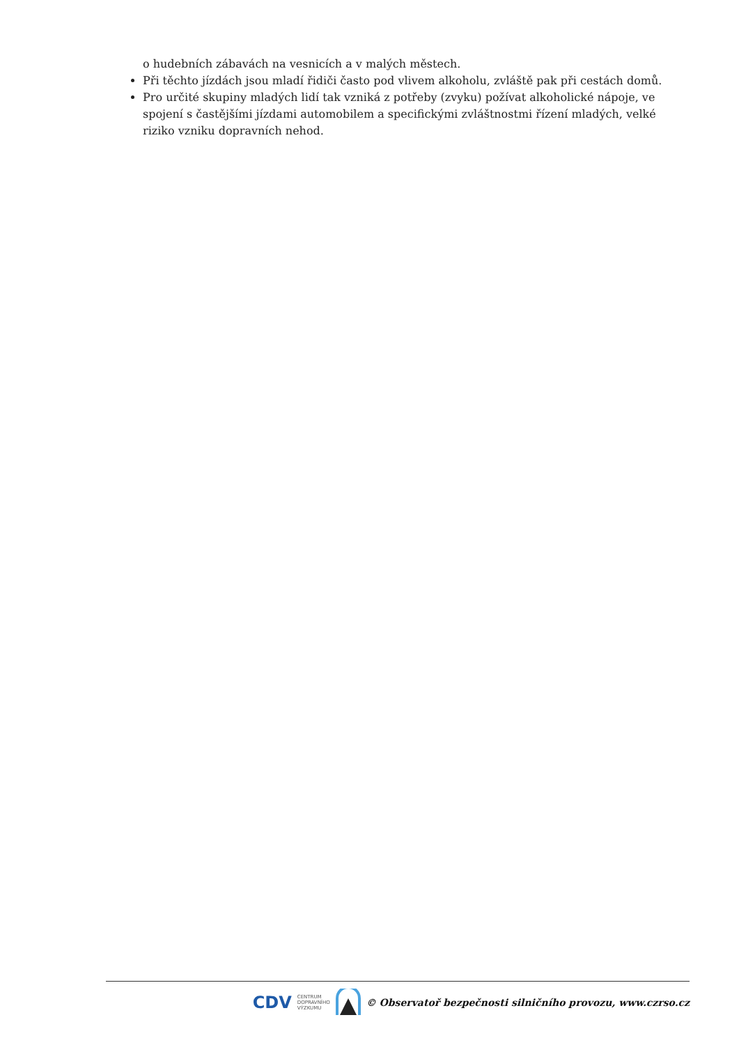o hudebních zábavách na vesnicích a v malých městech.
Při těchto jízdách jsou mladí řidiči často pod vlivem alkoholu, zvláště pak při cestách domů.
Pro určité skupiny mladých lidí tak vzniká z potřeby (zvyku) požívat alkoholické nápoje, ve spojení s častějšími jízdami automobilem a specifickými zvláštnostmi řízení mladých, velké riziko vzniku dopravních nehod.
CDV CENTRUM
DOPRAVNÍHO
VÝZKUMU © Observatoř bezpečnosti silničního provozu, www.czrso.cz